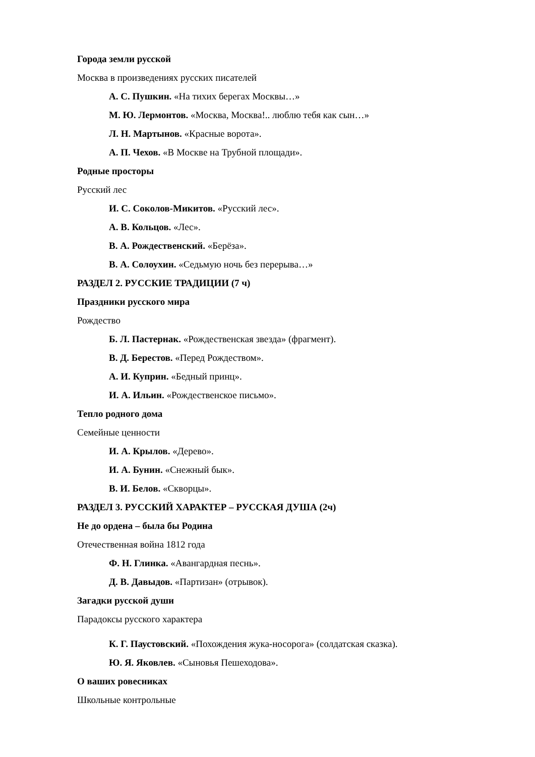Города земли русской
Москва в произведениях русских писателей
А. С. Пушкин. «На тихих берегах Москвы…»
М. Ю. Лермонтов. «Москва, Москва!.. люблю тебя как сын…»
Л. Н. Мартынов. «Красные ворота».
А. П. Чехов. «В Москве на Трубной площади».
Родные просторы
Русский лес
И. С. Соколов-Микитов. «Русский лес».
А. В. Кольцов. «Лес».
В. А. Рождественский. «Берёза».
В. А. Солоухин. «Седьмую ночь без перерыва…»
РАЗДЕЛ 2. РУССКИЕ ТРАДИЦИИ (7 ч)
Праздники русского мира
Рождество
Б. Л. Пастернак. «Рождественская звезда» (фрагмент).
В. Д. Берестов. «Перед Рождеством».
А. И. Куприн. «Бедный принц».
И. А. Ильин. «Рождественское письмо».
Тепло родного дома
Семейные ценности
И. А. Крылов. «Дерево».
И. А. Бунин. «Снежный бык».
В. И. Белов. «Скворцы».
РАЗДЕЛ 3. РУССКИЙ ХАРАКТЕР – РУССКАЯ ДУША (2ч)
Не до ордена – была бы Родина
Отечественная война 1812 года
Ф. Н. Глинка. «Авангардная песнь».
Д. В. Давыдов. «Партизан» (отрывок).
Загадки русской души
Парадоксы русского характера
К. Г. Паустовский. «Похождения жука-носорога» (солдатская сказка).
Ю. Я. Яковлев. «Сыновья Пешеходова».
О ваших ровесниках
Школьные контрольные